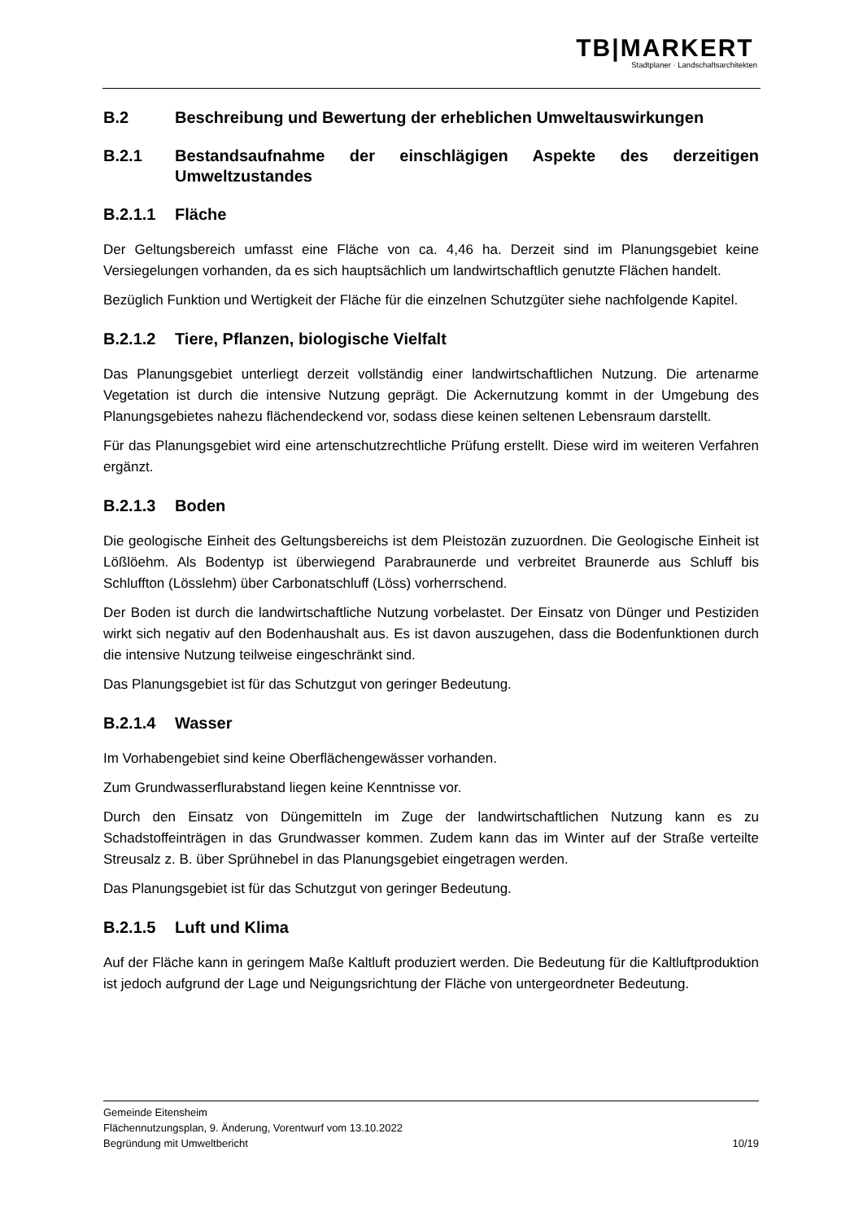TB|MARKERT
Stadtplaner · Landschaftsarchitekten
B.2 Beschreibung und Bewertung der erheblichen Umweltauswirkungen
B.2.1 Bestandsaufnahme der einschlägigen Aspekte des derzeitigen Umweltzustandes
B.2.1.1 Fläche
Der Geltungsbereich umfasst eine Fläche von ca. 4,46 ha. Derzeit sind im Planungsgebiet keine Versiegelungen vorhanden, da es sich hauptsächlich um landwirtschaftlich genutzte Flächen handelt.
Bezüglich Funktion und Wertigkeit der Fläche für die einzelnen Schutzgüter siehe nachfolgende Kapitel.
B.2.1.2 Tiere, Pflanzen, biologische Vielfalt
Das Planungsgebiet unterliegt derzeit vollständig einer landwirtschaftlichen Nutzung. Die artenarme Vegetation ist durch die intensive Nutzung geprägt. Die Ackernutzung kommt in der Umgebung des Planungsgebietes nahezu flächendeckend vor, sodass diese keinen seltenen Lebensraum darstellt.
Für das Planungsgebiet wird eine artenschutzrechtliche Prüfung erstellt. Diese wird im weiteren Verfahren ergänzt.
B.2.1.3 Boden
Die geologische Einheit des Geltungsbereichs ist dem Pleistozän zuzuordnen. Die Geologische Einheit ist Lößlöehm. Als Bodentyp ist überwiegend Parabraunerde und verbreitet Braunerde aus Schluff bis Schluffton (Lösslehm) über Carbonatschluff (Löss) vorherrschend.
Der Boden ist durch die landwirtschaftliche Nutzung vorbelastet. Der Einsatz von Dünger und Pestiziden wirkt sich negativ auf den Bodenhaushalt aus. Es ist davon auszugehen, dass die Bodenfunktionen durch die intensive Nutzung teilweise eingeschränkt sind.
Das Planungsgebiet ist für das Schutzgut von geringer Bedeutung.
B.2.1.4 Wasser
Im Vorhabengebiet sind keine Oberflächengewässer vorhanden.
Zum Grundwasserflurabstand liegen keine Kenntnisse vor.
Durch den Einsatz von Düngemitteln im Zuge der landwirtschaftlichen Nutzung kann es zu Schadstoffeinträgen in das Grundwasser kommen. Zudem kann das im Winter auf der Straße verteilte Streusalz z. B. über Sprühnebel in das Planungsgebiet eingetragen werden.
Das Planungsgebiet ist für das Schutzgut von geringer Bedeutung.
B.2.1.5 Luft und Klima
Auf der Fläche kann in geringem Maße Kaltluft produziert werden. Die Bedeutung für die Kaltluftproduktion ist jedoch aufgrund der Lage und Neigungsrichtung der Fläche von untergeordneter Bedeutung.
Gemeinde Eitensheim
Flächennutzungsplan, 9. Änderung, Vorentwurf vom 13.10.2022
Begründung mit Umweltbericht 10/19